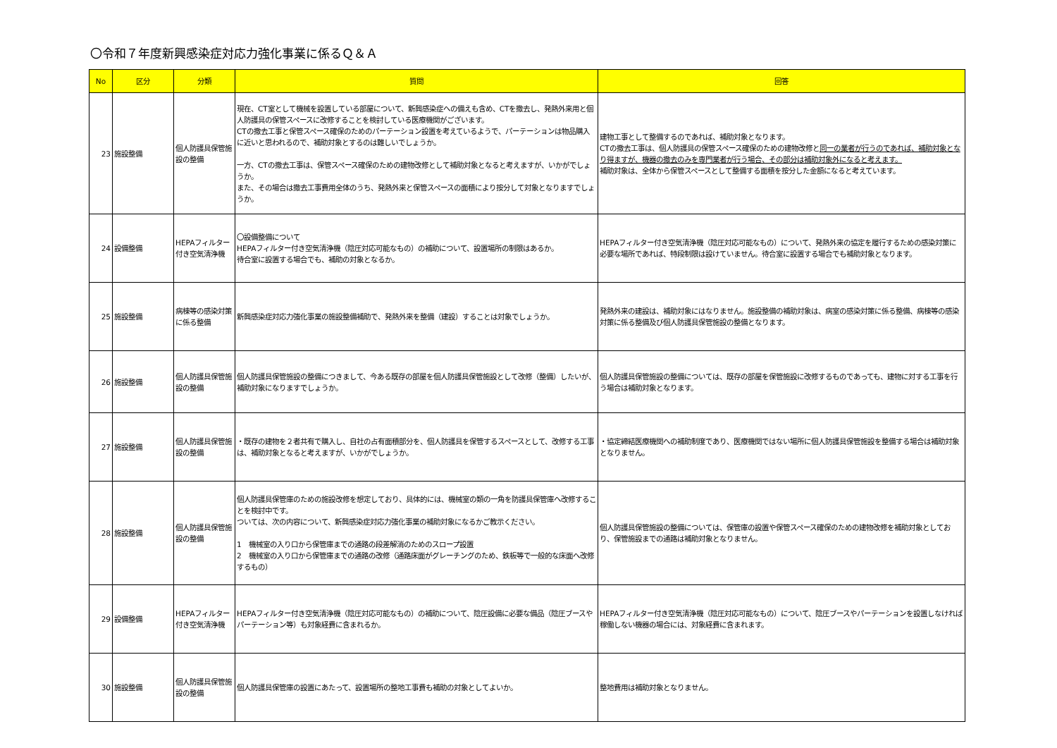〇令和７年度新興感染症対応力強化事業に係るＱ＆Ａ
| No | 区分 | 分類 | 質問 | 回答 |
| --- | --- | --- | --- | --- |
| 23 | 施設整備 | 個人防護具保管施設の整備 | 現在、CT室として機械を設置している部屋について、新興感染症への備えも含め、CTを撤去し、発熱外来用と個人防護具の保管スペースに改修することを検討している医療機関がございます。 CTの撤去工事と保管スペース確保のためのパーテーション設置を考えているようで、パーテーションは物品購入に近いと思われるので、補助対象とするのは難しいでしょうか。 一方、CTの撤去工事は、保管スペース確保のための建物改修として補助対象となると考えますが、いかがでしょうか。 また、その場合は撤去工事費用全体のうち、発熱外来と保管スペースの面積により按分して対象となりますでしょうか。 | 建物工事として整備するのであれば、補助対象となります。 CTの撤去工事は、個人防護具の保管スペース確保のための建物改修と 同一の業者が行うのであれば、補助対象となり得ますが、機器の撤去のみを専門業者が行う場合、その部分は補助対象外になると考えます。 補助対象は、全体から保管スペースとして整備する面積を按分した金額になると考えています。 |
| 24 | 設備整備 | HEPAフィルター付き空気清浄機 | 〇設備整備について HEPAフィルター付き空気清浄機（陰圧対応可能なもの）の補助について、設置場所の制限はあるか。 待合室に設置する場合でも、補助の対象となるか。 | HEPAフィルター付き空気清浄機（陰圧対応可能なもの）について、発熱外来の協定を履行するための感染対策に必要な場所であれば、特段制限は設けていません。待合室に設置する場合でも補助対象となります。 |
| 25 | 施設整備 | 病棟等の感染対策に係る整備 | 新興感染症対応力強化事業の施設整備補助で、発熱外来を整備（建設）することは対象でしょうか。 | 発熱外来の建設は、補助対象にはなりません。施設整備の補助対象は、病室の感染対策に係る整備、病棟等の感染対策に係る整備及び個人防護具保管施設の整備となります。 |
| 26 | 施設整備 | 個人防護具保管施設の整備 | 個人防護具保管施設の整備につきまして、今ある既存の部屋を個人防護具保管施設として改修（整備）したいが、補助対象になりますでしょうか。 | 個人防護具保管施設の整備については、既存の部屋を保管施設に改修するものであっても、建物に対する工事を行う場合は補助対象となります。 |
| 27 | 施設整備 | 個人防護具保管施設の整備 | ・既存の建物を２者共有で購入し、自社の占有面積部分を、個人防護具を保管するスペースとして、改修する工事は、補助対象となると考えますが、いかがでしょうか。 | ・協定締結医療機関への補助制度であり、医療機関ではない場所に個人防護具保管施設を整備する場合は補助対象となりません。 |
| 28 | 施設整備 | 個人防護具保管施設の整備 | 個人防護具保管庫のための施設改修を想定しており、具体的には、機械室の類の一角を防護具保管庫へ改修することを検討中です。 ついては、次の内容について、新興感染症対応力強化事業の補助対象になるかご教示ください。 1 機械室の入り口から保管庫までの通路の段差解消のためのスロープ設置 2 機械室の入り口から保管庫までの通路の改修（通路床面がグレーチングのため、鉄板等で一般的な床面へ改修するもの） | 個人防護具保管施設の整備については、保管庫の設置や保管スペース確保のための建物改修を補助対象としており、保管施設までの通路は補助対象となりません。 |
| 29 | 設備整備 | HEPAフィルター付き空気清浄機 | HEPAフィルター付き空気清浄機（陰圧対応可能なもの）の補助について、陰圧設備に必要な備品（陰圧ブースやパーテーション等）も対象経費に含まれるか。 | HEPAフィルター付き空気清浄機（陰圧対応可能なもの）について、陰圧ブースやパーテーションを設置しなければ稼働しない機器の場合には、対象経費に含まれます。 |
| 30 | 施設整備 | 個人防護具保管施設の整備 | 個人防護具保管庫の設置にあたって、設置場所の整地工事費も補助の対象としてよいか。 | 整地費用は補助対象となりません。 |